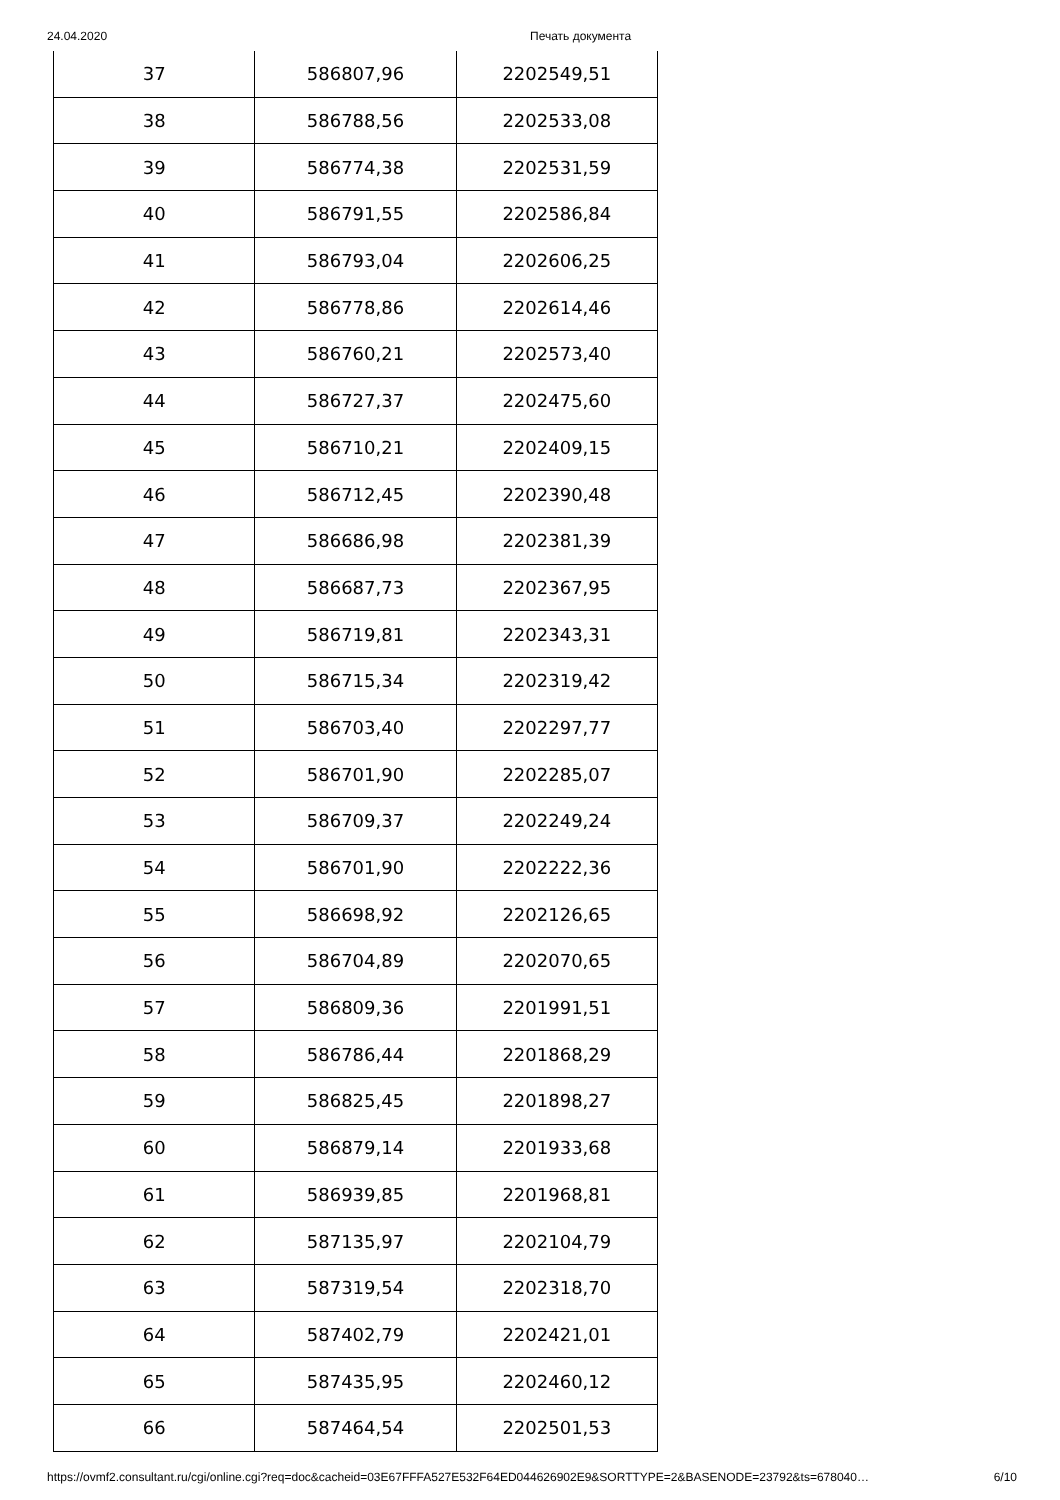24.04.2020 Печать документа
| 37 | 586807,96 | 2202549,51 |
| 38 | 586788,56 | 2202533,08 |
| 39 | 586774,38 | 2202531,59 |
| 40 | 586791,55 | 2202586,84 |
| 41 | 586793,04 | 2202606,25 |
| 42 | 586778,86 | 2202614,46 |
| 43 | 586760,21 | 2202573,40 |
| 44 | 586727,37 | 2202475,60 |
| 45 | 586710,21 | 2202409,15 |
| 46 | 586712,45 | 2202390,48 |
| 47 | 586686,98 | 2202381,39 |
| 48 | 586687,73 | 2202367,95 |
| 49 | 586719,81 | 2202343,31 |
| 50 | 586715,34 | 2202319,42 |
| 51 | 586703,40 | 2202297,77 |
| 52 | 586701,90 | 2202285,07 |
| 53 | 586709,37 | 2202249,24 |
| 54 | 586701,90 | 2202222,36 |
| 55 | 586698,92 | 2202126,65 |
| 56 | 586704,89 | 2202070,65 |
| 57 | 586809,36 | 2201991,51 |
| 58 | 586786,44 | 2201868,29 |
| 59 | 586825,45 | 2201898,27 |
| 60 | 586879,14 | 2201933,68 |
| 61 | 586939,85 | 2201968,81 |
| 62 | 587135,97 | 2202104,79 |
| 63 | 587319,54 | 2202318,70 |
| 64 | 587402,79 | 2202421,01 |
| 65 | 587435,95 | 2202460,12 |
| 66 | 587464,54 | 2202501,53 |
https://ovmf2.consultant.ru/cgi/online.cgi?req=doc&cacheid=03E67FFFA527E532F64ED044626902E9&SORTTYPE=2&BASENODE=23792&ts=678040… 6/10